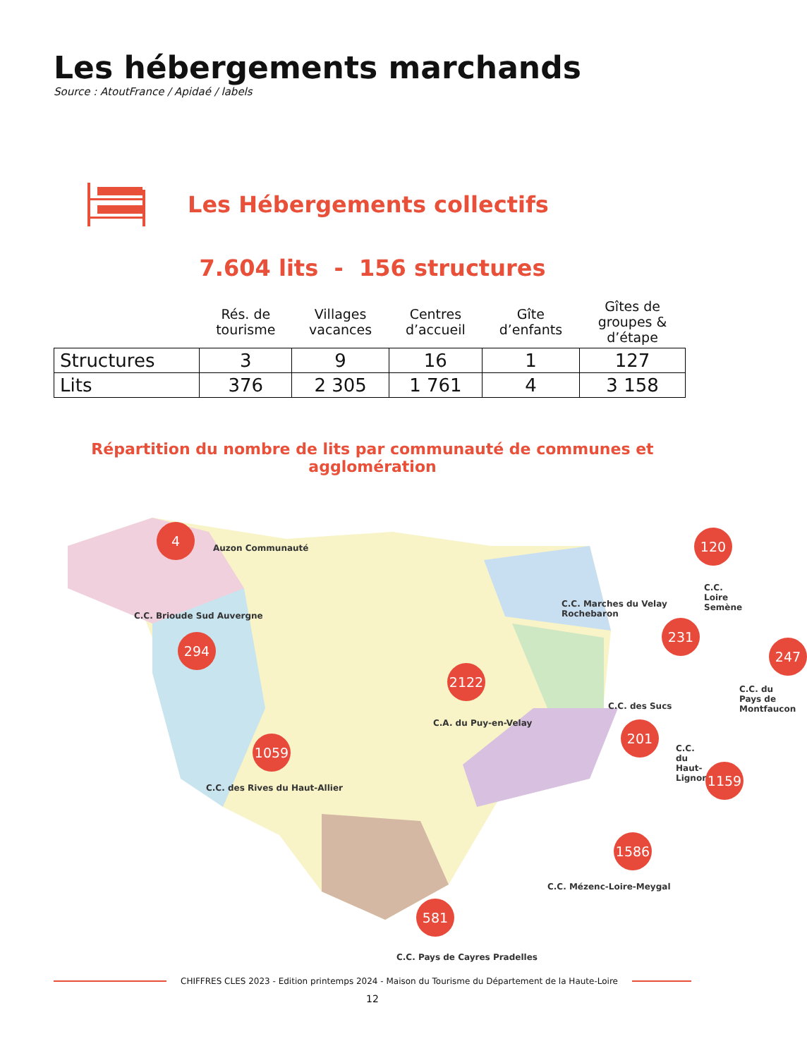Les hébergements marchands
Source : AtoutFrance / Apidaé / labels
Les Hébergements collectifs
7.604 lits - 156 structures
| | Rés. de tourisme | Villages vacances | Centres d’accueil | Gîte d’enfants | Gîtes de groupes & d’étape |
| --- | --- | --- | --- | --- | --- |
| Structures | 3 | 9 | 16 | 1 | 127 |
| Lits | 376 | 2 305 | 1 761 | 4 | 3 158 |
Répartition du nombre de lits par communauté de communes et agglomération
4
Auzon Communauté
120
C.C. Loire Semène
C.C. Brioude Sud Auvergne
294
C.C. Marches du Velay Rochebaron
231
247
C.C. du Pays de Montfaucon
2122
C.A. du Puy-en-Velay
C.C. des Sucs
201
C.C. du Haut-Lignon
1059
C.C. des Rives du Haut-Allier
1159
1586
C.C. Mézenc-Loire-Meygal
581
C.C. Pays de Cayres Pradelles
CHIFFRES CLES 2023 - Edition printemps 2024 - Maison du Tourisme du Département de la Haute-Loire
12